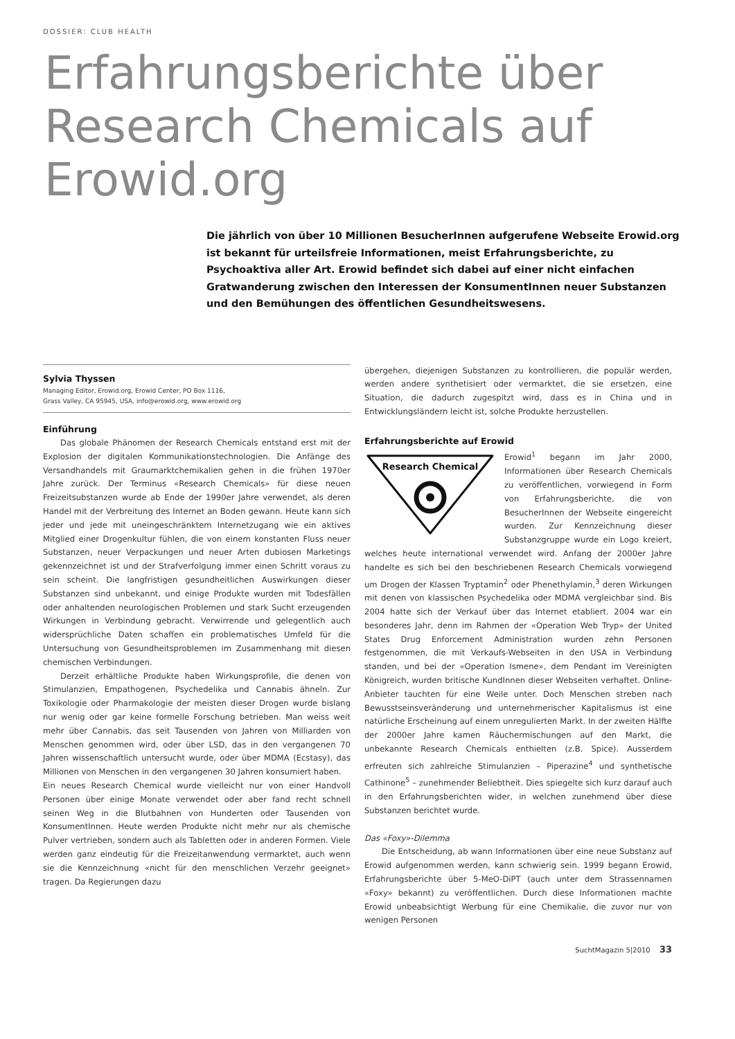DOSSIER: CLUB HEALTH
Erfahrungsberichte über Research Chemicals auf Erowid.org
Die jährlich von über 10 Millionen BesucherInnen aufgerufene Webseite Erowid.org ist bekannt für urteilsfreie Informationen, meist Erfahrungsberichte, zu Psychoaktiva aller Art. Erowid befindet sich dabei auf einer nicht einfachen Gratwanderung zwischen den Interessen der KonsumentInnen neuer Substanzen und den Bemühungen des öffentlichen Gesundheitswesens.
Sylvia Thyssen
Managing Editor, Erowid.org, Erowid Center, PO Box 1116,
Grass Valley, CA 95945, USA, info@erowid.org, www.erowid.org
Einführung
Das globale Phänomen der Research Chemicals entstand erst mit der Explosion der digitalen Kommunikationstechnologien. Die Anfänge des Versandhandels mit Graumarktchemikalien gehen in die frühen 1970er Jahre zurück. Der Terminus «Research Chemicals» für diese neuen Freizeitsubstanzen wurde ab Ende der 1990er Jahre verwendet, als deren Handel mit der Verbreitung des Internet an Boden gewann. Heute kann sich jeder und jede mit uneingeschränktem Internetzugang wie ein aktives Mitglied einer Drogenkultur fühlen, die von einem konstanten Fluss neuer Substanzen, neuer Verpackungen und neuer Arten dubiosen Marketings gekennzeichnet ist und der Strafverfolgung immer einen Schritt voraus zu sein scheint. Die langfristigen gesundheitlichen Auswirkungen dieser Substanzen sind unbekannt, und einige Produkte wurden mit Todesfällen oder anhaltenden neurologischen Problemen und stark Sucht erzeugenden Wirkungen in Verbindung gebracht. Verwirrende und gelegentlich auch widersprüchliche Daten schaffen ein problematisches Umfeld für die Untersuchung von Gesundheitsproblemen im Zusammenhang mit diesen chemischen Verbindungen.
Derzeit erhältliche Produkte haben Wirkungsprofile, die denen von Stimulanzien, Empathogenen, Psychedelika und Cannabis ähneln. Zur Toxikologie oder Pharmakologie der meisten dieser Drogen wurde bislang nur wenig oder gar keine formelle Forschung betrieben. Man weiss weit mehr über Cannabis, das seit Tausenden von Jahren von Milliarden von Menschen genommen wird, oder über LSD, das in den vergangenen 70 Jahren wissenschaftlich untersucht wurde, oder über MDMA (Ecstasy), das Millionen von Menschen in den vergangenen 30 Jahren konsumiert haben.
Ein neues Research Chemical wurde vielleicht nur von einer Handvoll Personen über einige Monate verwendet oder aber fand recht schnell seinen Weg in die Blutbahnen von Hunderten oder Tausenden von KonsumentInnen. Heute werden Produkte nicht mehr nur als chemische Pulver vertrieben, sondern auch als Tabletten oder in anderen Formen. Viele werden ganz eindeutig für die Freizeitanwendung vermarktet, auch wenn sie die Kennzeichnung «nicht für den menschlichen Verzehr geeignet» tragen. Da Regierungen dazu
übergehen, diejenigen Substanzen zu kontrollieren, die populär werden, werden andere synthetisiert oder vermarktet, die sie ersetzen, eine Situation, die dadurch zugespitzt wird, dass es in China und in Entwicklungsländern leicht ist, solche Produkte herzustellen.
Erfahrungsberichte auf Erowid
Research Chemical
Erowid<sup>1</sup> begann im Jahr 2000, Informationen über Research Chemicals zu veröffentlichen, vorwiegend in Form von Erfahrungsberichte, die von BesucherInnen der Webseite eingereicht wurden. Zur Kennzeichnung dieser Substanzgruppe wurde ein Logo kreiert, welches heute international verwendet wird. Anfang der 2000er Jahre handelte es sich bei den beschriebenen Research Chemicals vorwiegend um Drogen der Klassen Tryptamin<sup>2</sup> oder Phenethylamin,<sup>3</sup> deren Wirkungen mit denen von klassischen Psychedelika oder MDMA vergleichbar sind. Bis 2004 hatte sich der Verkauf über das Internet etabliert. 2004 war ein besonderes Jahr, denn im Rahmen der «Operation Web Tryp» der United States Drug Enforcement Administration wurden zehn Personen festgenommen, die mit Verkaufs-Webseiten in den USA in Verbindung standen, und bei der «Operation Ismene», dem Pendant im Vereinigten Königreich, wurden britische KundInnen dieser Webseiten verhaftet. Online-Anbieter tauchten für eine Weile unter. Doch Menschen streben nach Bewusstseinsveränderung und unternehmerischer Kapitalismus ist eine natürliche Erscheinung auf einem unregulierten Markt. In der zweiten Hälfte der 2000er Jahre kamen Räuchermischungen auf den Markt, die unbekannte Research Chemicals enthielten (z.B. Spice). Ausserdem erfreuten sich zahlreiche Stimulanzien – Piperazine<sup>4</sup> und synthetische Cathinone<sup>5</sup> – zunehmender Beliebtheit. Dies spiegelte sich kurz darauf auch in den Erfahrungsberichten wider, in welchen zunehmend über diese Substanzen berichtet wurde.
Das «Foxy»-Dilemma
Die Entscheidung, ab wann Informationen über eine neue Substanz auf Erowid aufgenommen werden, kann schwierig sein. 1999 begann Erowid, Erfahrungsberichte über 5-MeO-DiPT (auch unter dem Strassennamen «Foxy» bekannt) zu veröffentlichen. Durch diese Informationen machte Erowid unbeabsichtigt Werbung für eine Chemikalie, die zuvor nur von wenigen Personen
SuchtMagazin 5|2010 33